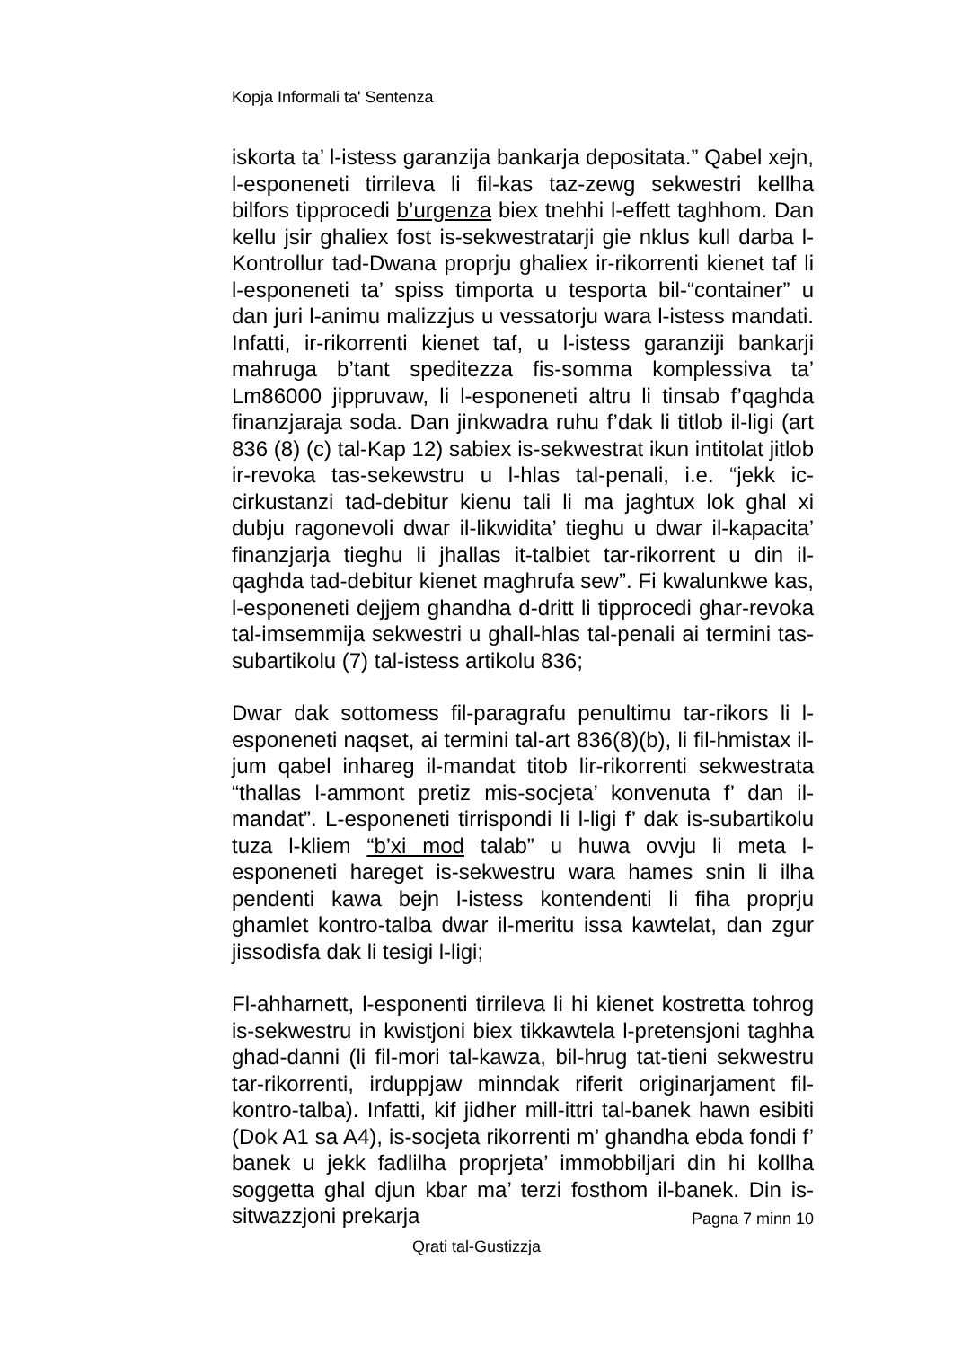Kopja Informali ta' Sentenza
iskorta ta’ l-istess garanzija bankarja depositata.” Qabel xejn, l-esponeneti tirrileva li fil-kas taz-zewg sekwestri kellha bilfors tipprocedi b’urgenza biex tnehhi l-effett taghhom. Dan kellu jsir ghaliex fost is-sekwestratarji gie nklus kull darba l-Kontrollur tad-Dwana proprju ghaliex ir-rikorrenti kienet taf li l-esponeneti ta’ spiss timporta u tesporta bil-“container” u dan juri l-animu malizzjus u vessatorju wara l-istess mandati. Infatti, ir-rikorrenti kienet taf, u l-istess garanziji bankarji mahruga b’tant speditezza fis-somma komplessiva ta’ Lm86000 jippruvaw, li l-esponeneti altru li tinsab f’qaghda finanzjaraja soda. Dan jinkwadra ruhu f’dak li titlob il-ligi (art 836 (8) (c) tal-Kap 12) sabiex is-sekwestrat ikun intitolat jitlob ir-revoka tas-sekewstru u l-hlas tal-penali, i.e. “jekk ic-cirkustanzi tad-debitur kienu tali li ma jaghtux lok ghal xi dubju ragonevoli dwar il-likwidita’ tieghu u dwar il-kapacita’ finanzjarja tieghu li jhallas it-talbiet tar-rikorrent u din il-qaghda tad-debitur kienet maghrufa sew”. Fi kwalunkwe kas, l-esponeneti dejjem ghandha d-dritt li tipprocedi ghar-revoka tal-imsemmija sekwestri u ghall-hlas tal-penali ai termini tas-subartikolu (7) tal-istess artikolu 836;
Dwar dak sottomess fil-paragrafu penultimu tar-rikors li l-esponeneti naqset, ai termini tal-art 836(8)(b), li fil-hmistax il-jum qabel inhareg il-mandat titob lir-rikorrenti sekwestrata “thallas l-ammont pretiz mis-socjeta’ konvenuta f’ dan il-mandat”. L-esponeneti tirrispondi li l-ligi f’ dak is-subartikolu tuza l-kliem “b’xi mod talab” u huwa ovvju li meta l-esponeneti hareget is-sekwestru wara hames snin li ilha pendenti kawa bejn l-istess kontendenti li fiha proprju ghamlet kontro-talba dwar il-meritu issa kawtelat, dan zgur jissodisfa dak li tesigi l-ligi;
Fl-ahharnett, l-esponenti tirrileva li hi kienet kostretta tohrog is-sekwestru in kwistjoni biex tikkawtela l-pretensjoni taghha ghad-danni (li fil-mori tal-kawza, bil-hrug tat-tieni sekwestru tar-rikorrenti, irduppjaw minndak riferit originarjament fil-kontro-talba). Infatti, kif jidher mill-ittri tal-banek hawn esibiti (Dok A1 sa A4), is-socjeta rikorrenti m’ ghandha ebda fondi f’ banek u jekk fadlilha proprjeta’ immobbiljari din hi kollha soggetta ghal djun kbar ma’ terzi fosthom il-banek. Din is-sitwazzjoni prekarja
Pagna 7 minn 10
Qrati tal-Gustizzja